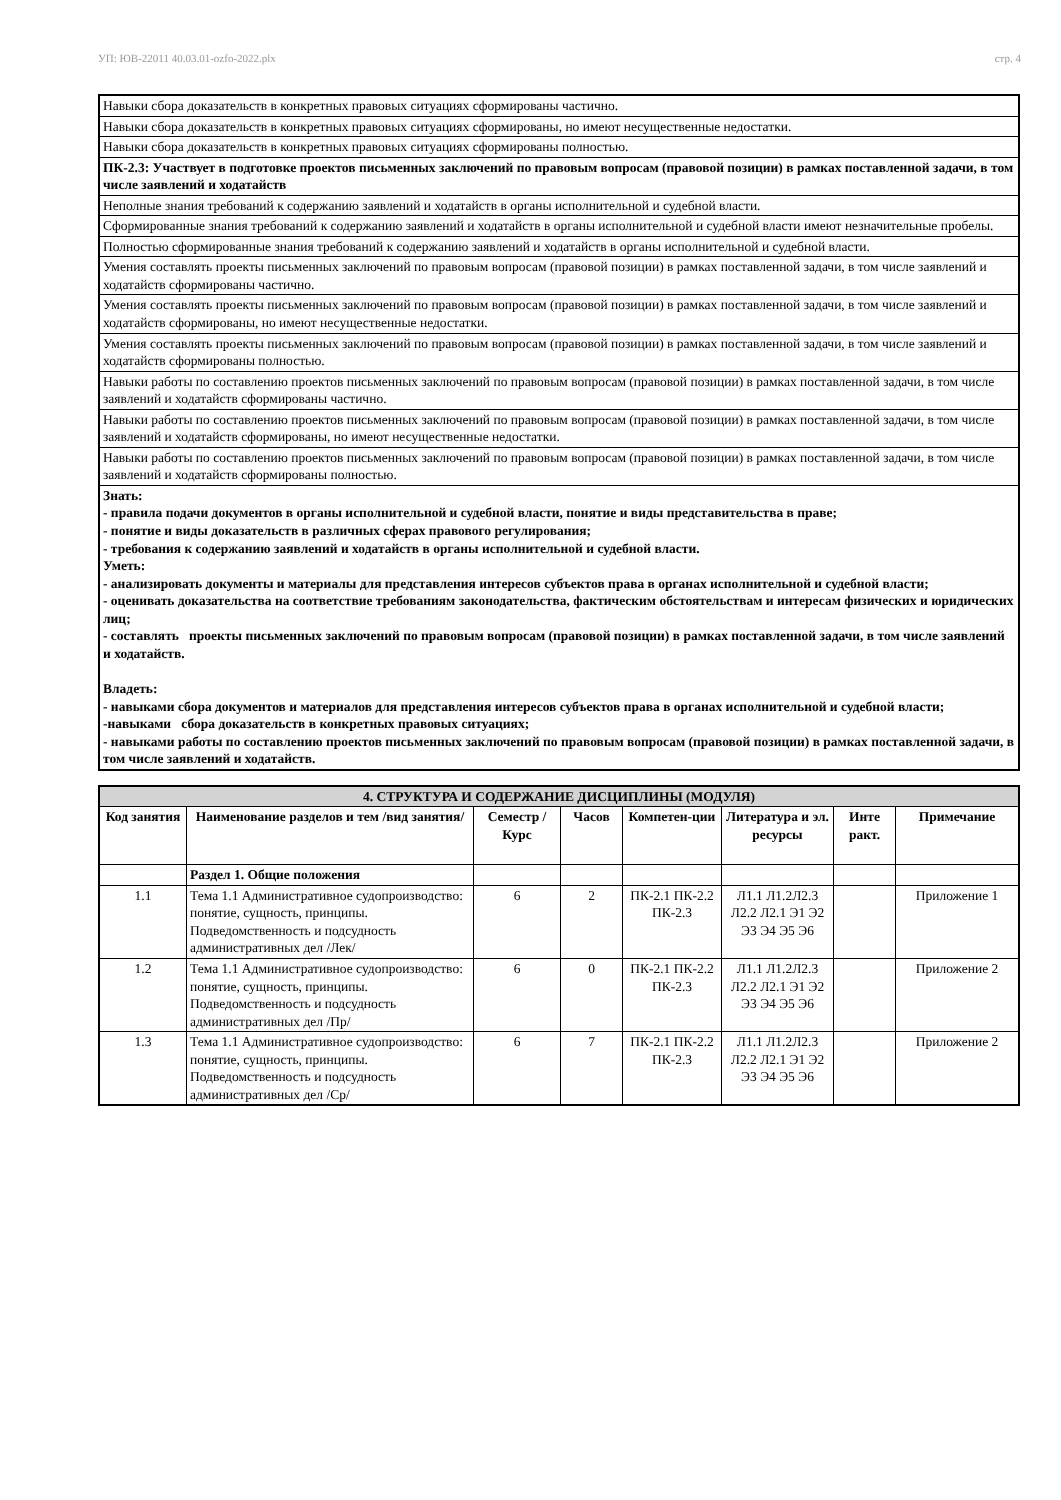УП: ЮВ-22011 40.03.01-ozfo-2022.plx стр. 4
| Навыки сбора доказательств в конкретных правовых ситуациях сформированы частично. |
| Навыки сбора доказательств в конкретных правовых ситуациях сформированы, но имеют несущественные недостатки. |
| Навыки сбора доказательств в конкретных правовых ситуациях сформированы полностью. |
| ПК-2.3: Участвует в подготовке проектов письменных заключений по правовым вопросам (правовой позиции) в рамках поставленной задачи, в том числе заявлений и ходатайств |
| Неполные знания требований к содержанию заявлений и ходатайств в органы исполнительной и судебной власти. |
| Сформированные знания требований к содержанию заявлений и ходатайств в органы исполнительной и судебной власти имеют незначительные пробелы. |
| Полностью сформированные знания требований к содержанию заявлений и ходатайств в органы исполнительной и судебной власти. |
| Умения составлять проекты письменных заключений по правовым вопросам (правовой позиции) в рамках поставленной задачи, в том числе заявлений и ходатайств сформированы частично. |
| Умения составлять проекты письменных заключений по правовым вопросам (правовой позиции) в рамках поставленной задачи, в том числе заявлений и ходатайств сформированы, но имеют несущественные недостатки. |
| Умения составлять проекты письменных заключений по правовым вопросам (правовой позиции) в рамках поставленной задачи, в том числе заявлений и ходатайств сформированы полностью. |
| Навыки работы по составлению проектов письменных заключений по правовым вопросам (правовой позиции) в рамках поставленной задачи, в том числе заявлений и ходатайств сформированы частично. |
| Навыки работы по составлению проектов письменных заключений по правовым вопросам (правовой позиции) в рамках поставленной задачи, в том числе заявлений и ходатайств сформированы, но имеют несущественные недостатки. |
| Навыки работы по составлению проектов письменных заключений по правовым вопросам (правовой позиции) в рамках поставленной задачи, в том числе заявлений и ходатайств сформированы полностью. |
| Знать: - правила подачи документов в органы исполнительной и судебной власти, понятие и виды представительства в праве; - понятие и виды доказательств в различных сферах правового регулирования; - требования к содержанию заявлений и ходатайств в органы исполнительной и судебной власти. Уметь: - анализировать документы и материалы для представления интересов субъектов права в органах исполнительной и судебной власти; - оценивать доказательства на соответствие требованиям законодательства, фактическим обстоятельствам и интересам физических и юридических лиц; - составлять проекты письменных заключений по правовым вопросам (правовой позиции) в рамках поставленной задачи, в том числе заявлений и ходатайств. Владеть: - навыками сбора документов и материалов для представления интересов субъектов права в органах исполнительной и судебной власти; -навыками сбора доказательств в конкретных правовых ситуациях; - навыками работы по составлению проектов письменных заключений по правовым вопросам (правовой позиции) в рамках поставленной задачи, в том числе заявлений и ходатайств. |
| 4. СТРУКТУРА И СОДЕРЖАНИЕ ДИСЦИПЛИНЫ (МОДУЛЯ) | | | | | | | |
| Код занятия | Наименование разделов и тем /вид занятия/ | Семестр / Курс | Часов | Компетен-ции | Литература и эл. ресурсы | Инте ракт. | Примечание |
| | Раздел 1. Общие положения | | | | | | |
| 1.1 | Тема 1.1 Административное судопроизводство: понятие, сущность, принципы. Подведомственность и подсудность административных дел /Лек/ | 6 | 2 | ПК-2.1 ПК-2.2 ПК-2.3 | Л1.1 Л1.2Л2.3 Л2.2 Л2.1 Э1 Э2 Э3 Э4 Э5 Э6 | | Приложение 1 |
| 1.2 | Тема 1.1 Административное судопроизводство: понятие, сущность, принципы. Подведомственность и подсудность административных дел /Пр/ | 6 | 0 | ПК-2.1 ПК-2.2 ПК-2.3 | Л1.1 Л1.2Л2.3 Л2.2 Л2.1 Э1 Э2 Э3 Э4 Э5 Э6 | | Приложение 2 |
| 1.3 | Тема 1.1 Административное судопроизводство: понятие, сущность, принципы. Подведомственность и подсудность административных дел /Ср/ | 6 | 7 | ПК-2.1 ПК-2.2 ПК-2.3 | Л1.1 Л1.2Л2.3 Л2.2 Л2.1 Э1 Э2 Э3 Э4 Э5 Э6 | | Приложение 2 |